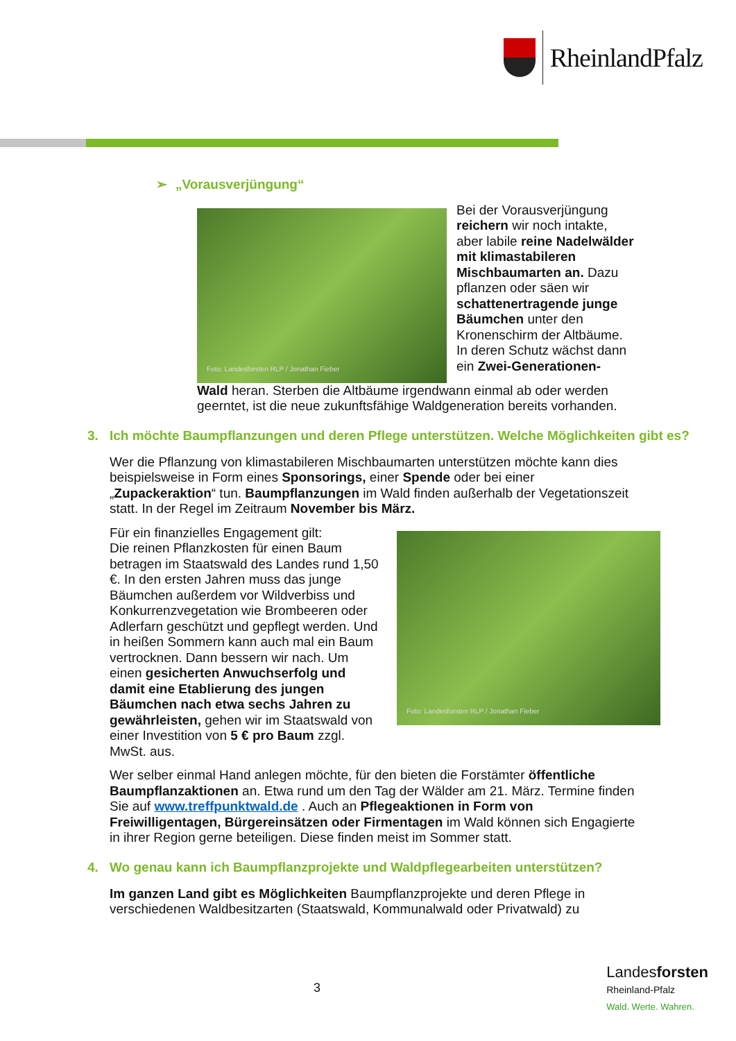RheinlandPfalz
➢ „Vorausverjüngung“
Foto: Landesforsten RLP / Jonathan Fieber
Bei der Vorausverjüngung reichern wir noch intakte, aber labile reine Nadelwälder mit klimastabileren Mischbaumarten an. Dazu pflanzen oder säen wir schattenertragende junge Bäumchen unter den Kronenschirm der Altbäume. In deren Schutz wächst dann ein Zwei-Generationen-
Wald heran. Sterben die Altbäume irgendwann einmal ab oder werden geerntet, ist die neue zukunftsfähige Waldgeneration bereits vorhanden.
3. Ich möchte Baumpflanzungen und deren Pflege unterstützen. Welche Möglichkeiten gibt es?
Wer die Pflanzung von klimastabileren Mischbaumarten unterstützen möchte kann dies beispielsweise in Form eines Sponsorings, einer Spende oder bei einer „Zupackeraktion“ tun. Baumpflanzungen im Wald finden außerhalb der Vegetationszeit statt. In der Regel im Zeitraum November bis März.
Für ein finanzielles Engagement gilt:
Die reinen Pflanzkosten für einen Baum betragen im Staatswald des Landes rund 1,50 €. In den ersten Jahren muss das junge Bäumchen außerdem vor Wildverbiss und Konkurrenzvegetation wie Brombeeren oder Adlerfarn geschützt und gepflegt werden. Und in heißen Sommern kann auch mal ein Baum vertrocknen. Dann bessern wir nach. Um einen gesicherten Anwuchserfolg und damit eine Etablierung des jungen Bäumchen nach etwa sechs Jahren zu gewährleisten, gehen wir im Staatswald von einer Investition von 5 € pro Baum zzgl. MwSt. aus.
Foto: Landesforsten RLP / Jonathan Fieber
Wer selber einmal Hand anlegen möchte, für den bieten die Forstämter öffentliche Baumpflanzaktionen an. Etwa rund um den Tag der Wälder am 21. März. Termine finden Sie auf www.treffpunktwald.de . Auch an Pflegeaktionen in Form von Freiwilligentagen, Bürgereinsätzen oder Firmentagen im Wald können sich Engagierte in ihrer Region gerne beteiligen. Diese finden meist im Sommer statt.
4. Wo genau kann ich Baumpflanzprojekte und Waldpflegearbeiten unterstützen?
Im ganzen Land gibt es Möglichkeiten Baumpflanzprojekte und deren Pflege in verschiedenen Waldbesitzarten (Staatswald, Kommunalwald oder Privatwald) zu
3
Landesforsten
Rheinland-Pfalz
Wald. Werte. Wahren.